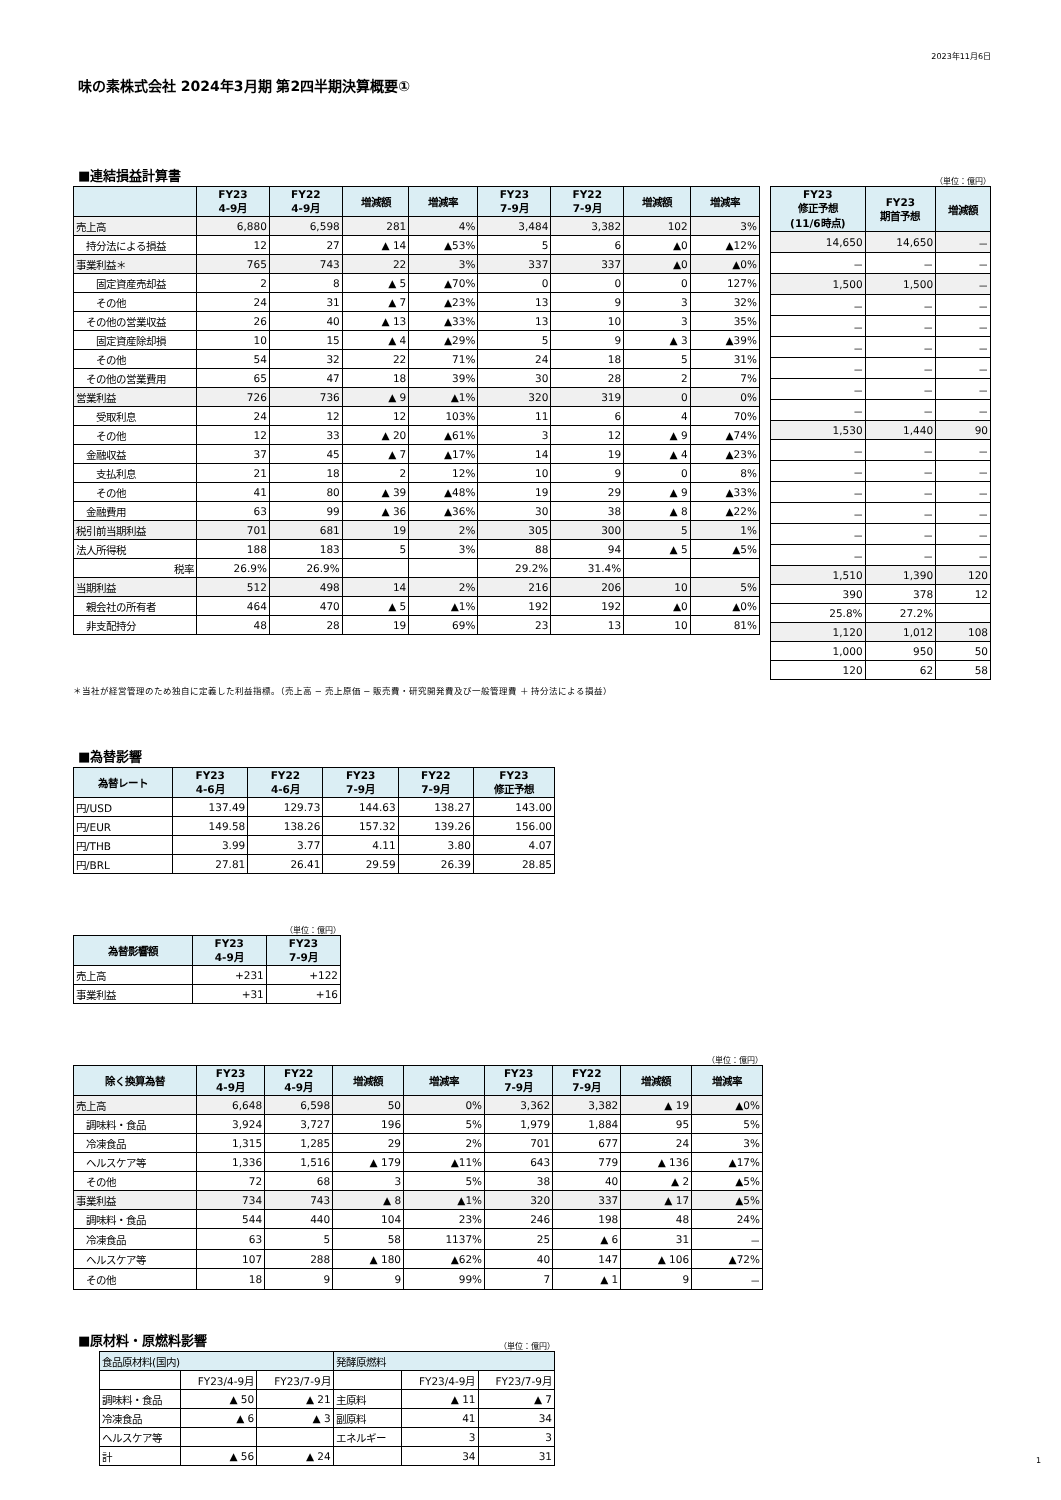2023年11月6日
味の素株式会社 2024年3月期 第2四半期決算概要①
■連結損益計算書
（単位：億円）
| | FY23 4-9月 | FY22 4-9月 | 増減額 | 増減率 | FY23 7-9月 | FY22 7-9月 | 増減額 | 増減率 |
| --- | --- | --- | --- | --- | --- | --- | --- | --- |
| 売上高 | 6,880 | 6,598 | 281 | 4% | 3,484 | 3,382 | 102 | 3% |
| 持分法による損益 | 12 | 27 | ▲ 14 | ▲53% | 5 | 6 | ▲0 | ▲12% |
| 事業利益＊ | 765 | 743 | 22 | 3% | 337 | 337 | ▲0 | ▲0% |
| 固定資産売却益 | 2 | 8 | ▲ 5 | ▲70% | 0 | 0 | 0 | 127% |
| その他 | 24 | 31 | ▲ 7 | ▲23% | 13 | 9 | 3 | 32% |
| その他の営業収益 | 26 | 40 | ▲ 13 | ▲33% | 13 | 10 | 3 | 35% |
| 固定資産除却損 | 10 | 15 | ▲ 4 | ▲29% | 5 | 9 | ▲ 3 | ▲39% |
| その他 | 54 | 32 | 22 | 71% | 24 | 18 | 5 | 31% |
| その他の営業費用 | 65 | 47 | 18 | 39% | 30 | 28 | 2 | 7% |
| 営業利益 | 726 | 736 | ▲ 9 | ▲1% | 320 | 319 | 0 | 0% |
| 受取利息 | 24 | 12 | 12 | 103% | 11 | 6 | 4 | 70% |
| その他 | 12 | 33 | ▲ 20 | ▲61% | 3 | 12 | ▲ 9 | ▲74% |
| 金融収益 | 37 | 45 | ▲ 7 | ▲17% | 14 | 19 | ▲ 4 | ▲23% |
| 支払利息 | 21 | 18 | 2 | 12% | 10 | 9 | 0 | 8% |
| その他 | 41 | 80 | ▲ 39 | ▲48% | 19 | 29 | ▲ 9 | ▲33% |
| 金融費用 | 63 | 99 | ▲ 36 | ▲36% | 30 | 38 | ▲ 8 | ▲22% |
| 税引前当期利益 | 701 | 681 | 19 | 2% | 305 | 300 | 5 | 1% |
| 法人所得税 | 188 | 183 | 5 | 3% | 88 | 94 | ▲ 5 | ▲5% |
| 税率 | 26.9% | 26.9% | | | 29.2% | 31.4% | | |
| 当期利益 | 512 | 498 | 14 | 2% | 216 | 206 | 10 | 5% |
| 親会社の所有者 | 464 | 470 | ▲ 5 | ▲1% | 192 | 192 | ▲0 | ▲0% |
| 非支配持分 | 48 | 28 | 19 | 69% | 23 | 13 | 10 | 81% |
| FY23 修正予想 (11/6時点) | FY23 期首予想 | 増減額 |
| --- | --- | --- |
| 14,650 | 14,650 | － |
| － | － | － |
| 1,500 | 1,500 | － |
| － | － | － |
| － | － | － |
| － | － | － |
| － | － | － |
| － | － | － |
| － | － | － |
| 1,530 | 1,440 | 90 |
| － | － | － |
| － | － | － |
| － | － | － |
| － | － | － |
| － | － | － |
| － | － | － |
| 1,510 | 1,390 | 120 |
| 390 | 378 | 12 |
| 25.8% | 27.2% | |
| 1,120 | 1,012 | 108 |
| 1,000 | 950 | 50 |
| 120 | 62 | 58 |
＊当社が経営管理のため独自に定義した利益指標。（売上高 − 売上原価 − 販売費・研究開発費及び一般管理費 ＋ 持分法による損益）
■為替影響
| 為替レート | FY23 4-6月 | FY22 4-6月 | FY23 7-9月 | FY22 7-9月 | FY23 修正予想 |
| --- | --- | --- | --- | --- | --- |
| 円/USD | 137.49 | 129.73 | 144.63 | 138.27 | 143.00 |
| 円/EUR | 149.58 | 138.26 | 157.32 | 139.26 | 156.00 |
| 円/THB | 3.99 | 3.77 | 4.11 | 3.80 | 4.07 |
| 円/BRL | 27.81 | 26.41 | 29.59 | 26.39 | 28.85 |
（単位：億円）
| 為替影響額 | FY23 4-9月 | FY23 7-9月 |
| --- | --- | --- |
| 売上高 | +231 | +122 |
| 事業利益 | +31 | +16 |
（単位：億円）
| 除く換算為替 | FY23 4-9月 | FY22 4-9月 | 増減額 | 増減率 | FY23 7-9月 | FY22 7-9月 | 増減額 | 増減率 |
| --- | --- | --- | --- | --- | --- | --- | --- | --- |
| 売上高 | 6,648 | 6,598 | 50 | 0% | 3,362 | 3,382 | ▲ 19 | ▲0% |
| 調味料・食品 | 3,924 | 3,727 | 196 | 5% | 1,979 | 1,884 | 95 | 5% |
| 冷凍食品 | 1,315 | 1,285 | 29 | 2% | 701 | 677 | 24 | 3% |
| ヘルスケア等 | 1,336 | 1,516 | ▲ 179 | ▲11% | 643 | 779 | ▲ 136 | ▲17% |
| その他 | 72 | 68 | 3 | 5% | 38 | 40 | ▲ 2 | ▲5% |
| 事業利益 | 734 | 743 | ▲ 8 | ▲1% | 320 | 337 | ▲ 17 | ▲5% |
| 調味料・食品 | 544 | 440 | 104 | 23% | 246 | 198 | 48 | 24% |
| 冷凍食品 | 63 | 5 | 58 | 1137% | 25 | ▲ 6 | 31 | － |
| ヘルスケア等 | 107 | 288 | ▲ 180 | ▲62% | 40 | 147 | ▲ 106 | ▲72% |
| その他 | 18 | 9 | 9 | 99% | 7 | ▲ 1 | 9 | － |
■原材料・原燃料影響
（単位：億円）
| 食品原材料(国内) | | | 発酵原燃料 | | |
| --- | --- | --- | --- | --- | --- |
| | FY23/4-9月 | FY23/7-9月 | | FY23/4-9月 | FY23/7-9月 |
| 調味料・食品 | ▲ 50 | ▲ 21 | 主原料 | ▲ 11 | ▲ 7 |
| 冷凍食品 | ▲ 6 | ▲ 3 | 副原料 | 41 | 34 |
| ヘルスケア等 | | | エネルギー | 3 | 3 |
| 計 | ▲ 56 | ▲ 24 | | 34 | 31 |
1